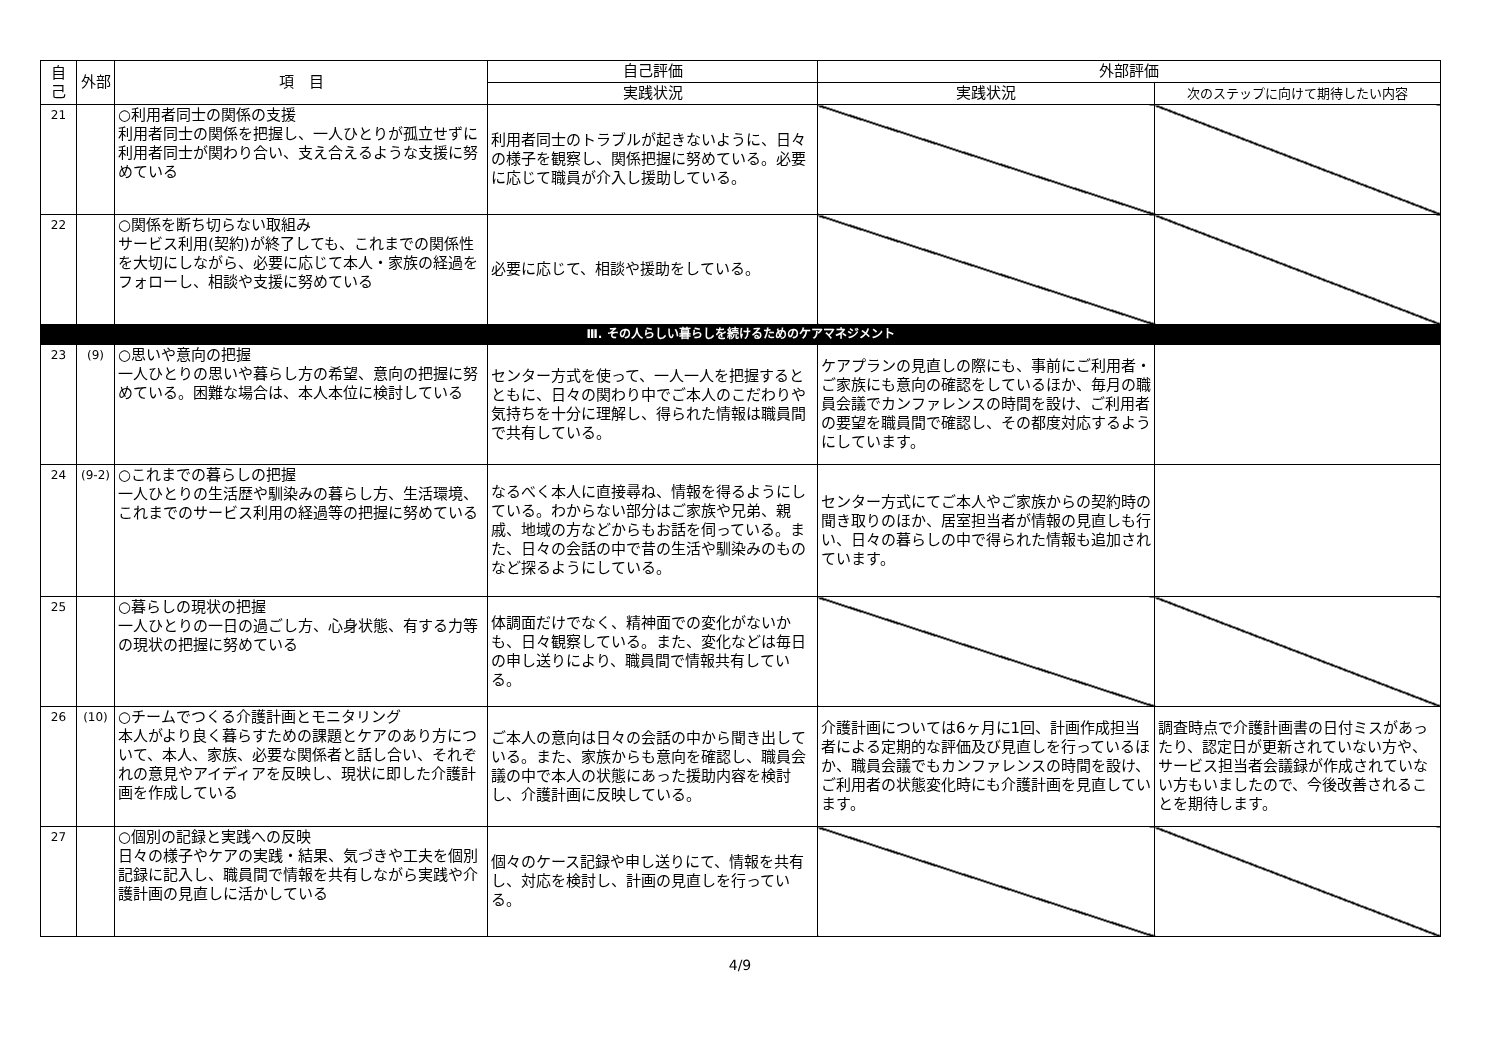| 自己 | 外部 | 項 目 | 自己評価 | 外部評価 | |
| --- | --- | --- | --- | --- | --- |
| | | | 実践状況 | 実践状況 | 次のステップに向けて期待したい内容 |
| 21 | | ○利用者同士の関係の支援 利用者同士の関係を把握し、一人ひとりが孤立せずに利用者同士が関わり合い、支え合えるような支援に努めている | 利用者同士のトラブルが起きないように、日々の様子を観察し、関係把握に努めている。必要に応じて職員が介入し援助している。 | | |
| 22 | | ○関係を断ち切らない取組み サービス利用(契約)が終了しても、これまでの関係性を大切にしながら、必要に応じて本人・家族の経過をフォローし、相談や支援に努めている | 必要に応じて、相談や援助をしている。 | | |
| Ⅲ. その人らしい暮らしを続けるためのケアマネジメント | | | | | |
| 23 | (9) | ○思いや意向の把握 一人ひとりの思いや暮らし方の希望、意向の把握に努めている。困難な場合は、本人本位に検討している | センター方式を使って、一人一人を把握するとともに、日々の関わり中でご本人のこだわりや気持ちを十分に理解し、得られた情報は職員間で共有している。 | ケアプランの見直しの際にも、事前にご利用者・ご家族にも意向の確認をしているほか、毎月の職員会議でカンファレンスの時間を設け、ご利用者の要望を職員間で確認し、その都度対応するようにしています。 | |
| 24 | (9-2) | ○これまでの暮らしの把握 一人ひとりの生活歴や馴染みの暮らし方、生活環境、これまでのサービス利用の経過等の把握に努めている | なるべく本人に直接尋ね、情報を得るようにしている。わからない部分はご家族や兄弟、親戚、地域の方などからもお話を伺っている。また、日々の会話の中で昔の生活や馴染みのものなど探るようにしている。 | センター方式にてご本人やご家族からの契約時の聞き取りのほか、居室担当者が情報の見直しも行い、日々の暮らしの中で得られた情報も追加されています。 | |
| 25 | | ○暮らしの現状の把握 一人ひとりの一日の過ごし方、心身状態、有する力等の現状の把握に努めている | 体調面だけでなく、精神面での変化がないかも、日々観察している。また、変化などは毎日の申し送りにより、職員間で情報共有している。 | | |
| 26 | (10) | ○チームでつくる介護計画とモニタリング 本人がより良く暮らすための課題とケアのあり方について、本人、家族、必要な関係者と話し合い、それぞれの意見やアイディアを反映し、現状に即した介護計画を作成している | ご本人の意向は日々の会話の中から聞き出している。また、家族からも意向を確認し、職員会議の中で本人の状態にあった援助内容を検討し、介護計画に反映している。 | 介護計画については6ヶ月に1回、計画作成担当者による定期的な評価及び見直しを行っているほか、職員会議でもカンファレンスの時間を設け、ご利用者の状態変化時にも介護計画を見直しています。 | 調査時点で介護計画書の日付ミスがあったり、認定日が更新されていない方や、サービス担当者会議録が作成されていない方もいましたので、今後改善されることを期待します。 |
| 27 | | ○個別の記録と実践への反映 日々の様子やケアの実践・結果、気づきや工夫を個別記録に記入し、職員間で情報を共有しながら実践や介護計画の見直しに活かしている | 個々のケース記録や申し送りにて、情報を共有し、対応を検討し、計画の見直しを行っている。 | | |
4/9